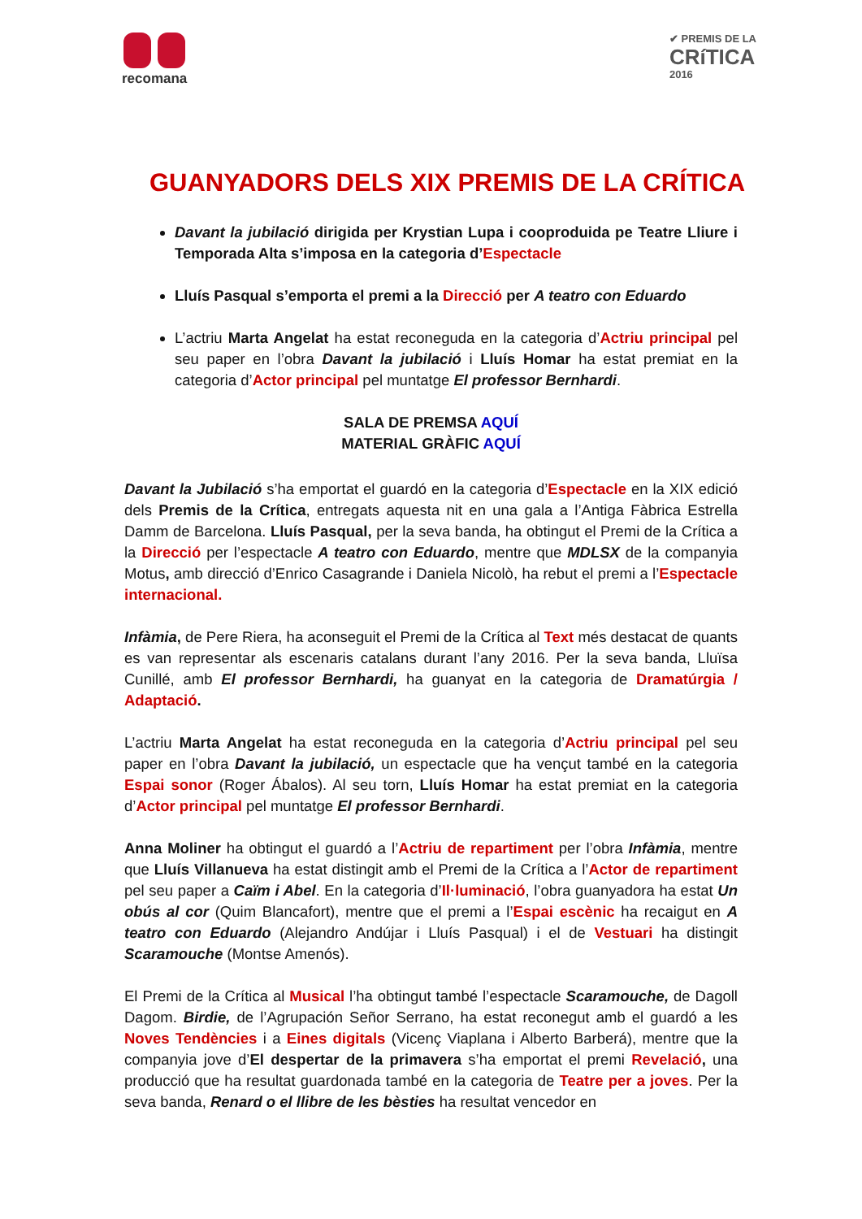recomana
✔ PREMIS DE LA
CRíTICA
2016
GUANYADORS DELS XIX PREMIS DE LA CRÍTICA
Davant la jubilació dirigida per Krystian Lupa i cooproduida pe Teatre Lliure i Temporada Alta s’imposa en la categoria d’Espectacle
Lluís Pasqual s’emporta el premi a la Direcció per A teatro con Eduardo
L’actriu Marta Angelat ha estat reconeguda en la categoria d’Actriu principal pel seu paper en l’obra Davant la jubilació i Lluís Homar ha estat premiat en la categoria d’Actor principal pel muntatge El professor Bernhardi.
SALA DE PREMSA AQUÍ
MATERIAL GRÀFIC AQUÍ
Davant la Jubilació s’ha emportat el guardó en la categoria d’Espectacle en la XIX edició dels Premis de la Crítica, entregats aquesta nit en una gala a l’Antiga Fàbrica Estrella Damm de Barcelona. Lluís Pasqual, per la seva banda, ha obtingut el Premi de la Crítica a la Direcció per l’espectacle A teatro con Eduardo, mentre que MDLSX de la companyia Motus, amb direcció d’Enrico Casagrande i Daniela Nicolò, ha rebut el premi a l’Espectacle internacional.
Infàmia, de Pere Riera, ha aconseguit el Premi de la Crítica al Text més destacat de quants es van representar als escenaris catalans durant l’any 2016. Per la seva banda, Lluïsa Cunillé, amb El professor Bernhardi, ha guanyat en la categoria de Dramatúrgia / Adaptació.
L’actriu Marta Angelat ha estat reconeguda en la categoria d’Actriu principal pel seu paper en l’obra Davant la jubilació, un espectacle que ha vençut també en la categoria Espai sonor (Roger Ábalos). Al seu torn, Lluís Homar ha estat premiat en la categoria d’Actor principal pel muntatge El professor Bernhardi.
Anna Moliner ha obtingut el guardó a l’Actriu de repartiment per l’obra Infàmia, mentre que Lluís Villanueva ha estat distingit amb el Premi de la Crítica a l’Actor de repartiment pel seu paper a Caïm i Abel. En la categoria d’Il·luminació, l’obra guanyadora ha estat Un obús al cor (Quim Blancafort), mentre que el premi a l’Espai escènic ha recaigut en A teatro con Eduardo (Alejandro Andújar i Lluís Pasqual) i el de Vestuari ha distingit Scaramouche (Montse Amenós).
El Premi de la Crítica al Musical l’ha obtingut també l’espectacle Scaramouche, de Dagoll Dagom. Birdie, de l’Agrupación Señor Serrano, ha estat reconegut amb el guardó a les Noves Tendències i a Eines digitals (Vicenç Viaplana i Alberto Barberá), mentre que la companyia jove d’El despertar de la primavera s’ha emportat el premi Revelació, una producció que ha resultat guardonada també en la categoria de Teatre per a joves. Per la seva banda, Renard o el llibre de les bèsties ha resultat vencedor en